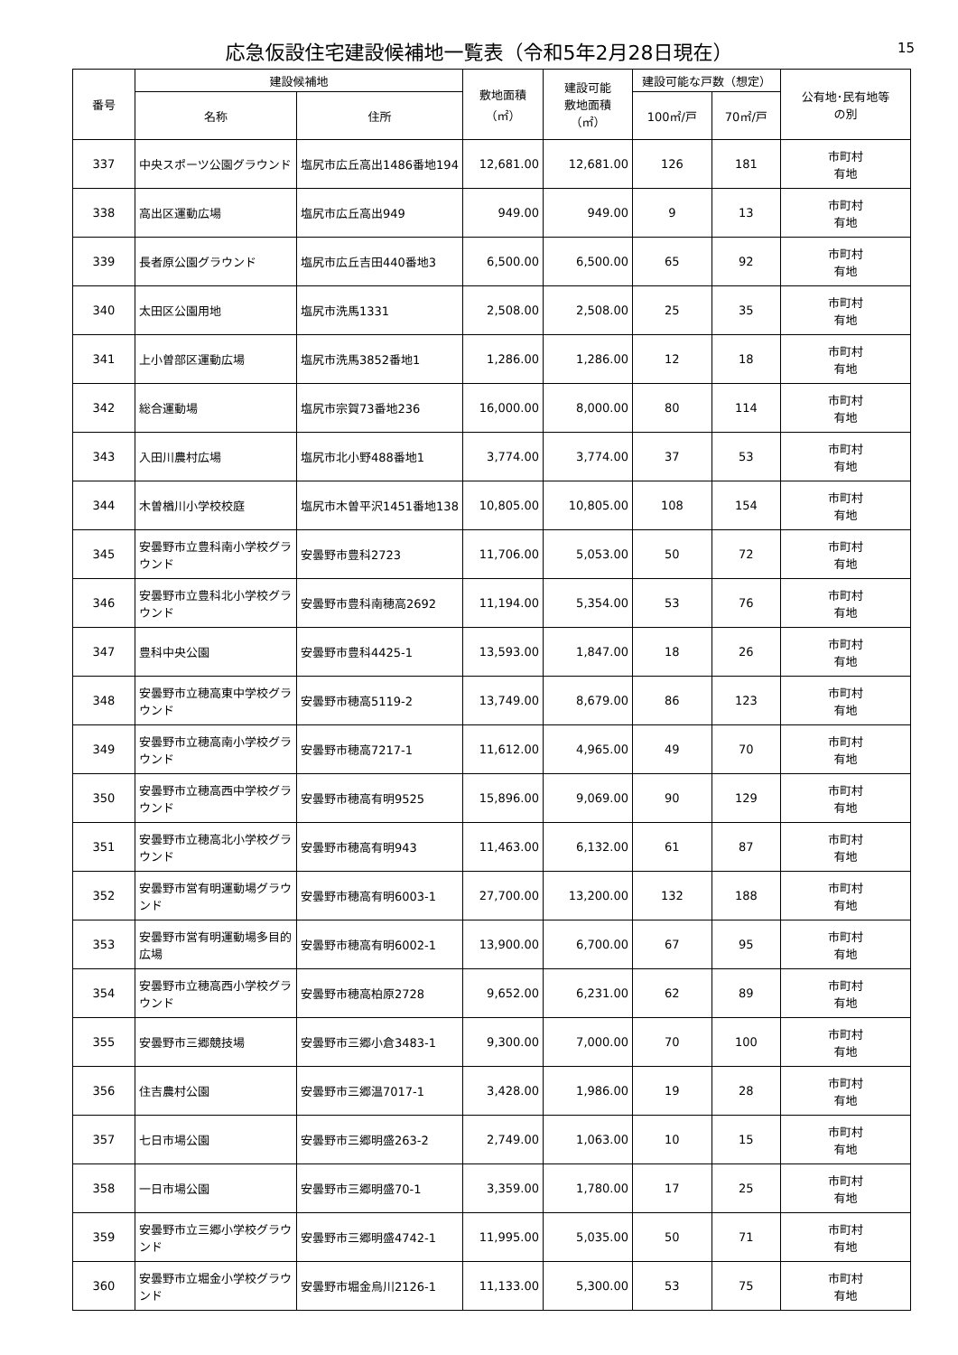応急仮設住宅建設候補地一覧表（令和5年2月28日現在）
15
| 番号 | 建設候補地 | | 敷地面積 （㎡） | 建設可能 敷地面積（㎡） | 建設可能な戸数（想定） | | 公有地･民有地等 の別 |
| --- | --- | --- | --- | --- | --- | --- | --- |
| | 名称 | 住所 | | | 100㎡/戸 | 70㎡/戸 | |
| 337 | 中央スポーツ公園グラウンド | 塩尻市広丘高出1486番地194 | 12,681.00 | 12,681.00 | 126 | 181 | 市町村 有地 |
| 338 | 高出区運動広場 | 塩尻市広丘高出949 | 949.00 | 949.00 | 9 | 13 | 市町村 有地 |
| 339 | 長者原公園グラウンド | 塩尻市広丘吉田440番地3 | 6,500.00 | 6,500.00 | 65 | 92 | 市町村 有地 |
| 340 | 太田区公園用地 | 塩尻市洗馬1331 | 2,508.00 | 2,508.00 | 25 | 35 | 市町村 有地 |
| 341 | 上小曽部区運動広場 | 塩尻市洗馬3852番地1 | 1,286.00 | 1,286.00 | 12 | 18 | 市町村 有地 |
| 342 | 総合運動場 | 塩尻市宗賀73番地236 | 16,000.00 | 8,000.00 | 80 | 114 | 市町村 有地 |
| 343 | 入田川農村広場 | 塩尻市北小野488番地1 | 3,774.00 | 3,774.00 | 37 | 53 | 市町村 有地 |
| 344 | 木曽楢川小学校校庭 | 塩尻市木曽平沢1451番地138 | 10,805.00 | 10,805.00 | 108 | 154 | 市町村 有地 |
| 345 | 安曇野市立豊科南小学校グラウンド | 安曇野市豊科2723 | 11,706.00 | 5,053.00 | 50 | 72 | 市町村 有地 |
| 346 | 安曇野市立豊科北小学校グラウンド | 安曇野市豊科南穂高2692 | 11,194.00 | 5,354.00 | 53 | 76 | 市町村 有地 |
| 347 | 豊科中央公園 | 安曇野市豊科4425-1 | 13,593.00 | 1,847.00 | 18 | 26 | 市町村 有地 |
| 348 | 安曇野市立穂高東中学校グラウンド | 安曇野市穂高5119-2 | 13,749.00 | 8,679.00 | 86 | 123 | 市町村 有地 |
| 349 | 安曇野市立穂高南小学校グラウンド | 安曇野市穂高7217-1 | 11,612.00 | 4,965.00 | 49 | 70 | 市町村 有地 |
| 350 | 安曇野市立穂高西中学校グラウンド | 安曇野市穂高有明9525 | 15,896.00 | 9,069.00 | 90 | 129 | 市町村 有地 |
| 351 | 安曇野市立穂高北小学校グラウンド | 安曇野市穂高有明943 | 11,463.00 | 6,132.00 | 61 | 87 | 市町村 有地 |
| 352 | 安曇野市営有明運動場グラウンド | 安曇野市穂高有明6003-1 | 27,700.00 | 13,200.00 | 132 | 188 | 市町村 有地 |
| 353 | 安曇野市営有明運動場多目的広場 | 安曇野市穂高有明6002-1 | 13,900.00 | 6,700.00 | 67 | 95 | 市町村 有地 |
| 354 | 安曇野市立穂高西小学校グラウンド | 安曇野市穂高柏原2728 | 9,652.00 | 6,231.00 | 62 | 89 | 市町村 有地 |
| 355 | 安曇野市三郷競技場 | 安曇野市三郷小倉3483-1 | 9,300.00 | 7,000.00 | 70 | 100 | 市町村 有地 |
| 356 | 住吉農村公園 | 安曇野市三郷温7017-1 | 3,428.00 | 1,986.00 | 19 | 28 | 市町村 有地 |
| 357 | 七日市場公園 | 安曇野市三郷明盛263-2 | 2,749.00 | 1,063.00 | 10 | 15 | 市町村 有地 |
| 358 | 一日市場公園 | 安曇野市三郷明盛70-1 | 3,359.00 | 1,780.00 | 17 | 25 | 市町村 有地 |
| 359 | 安曇野市立三郷小学校グラウンド | 安曇野市三郷明盛4742-1 | 11,995.00 | 5,035.00 | 50 | 71 | 市町村 有地 |
| 360 | 安曇野市立堀金小学校グラウンド | 安曇野市堀金烏川2126-1 | 11,133.00 | 5,300.00 | 53 | 75 | 市町村 有地 |